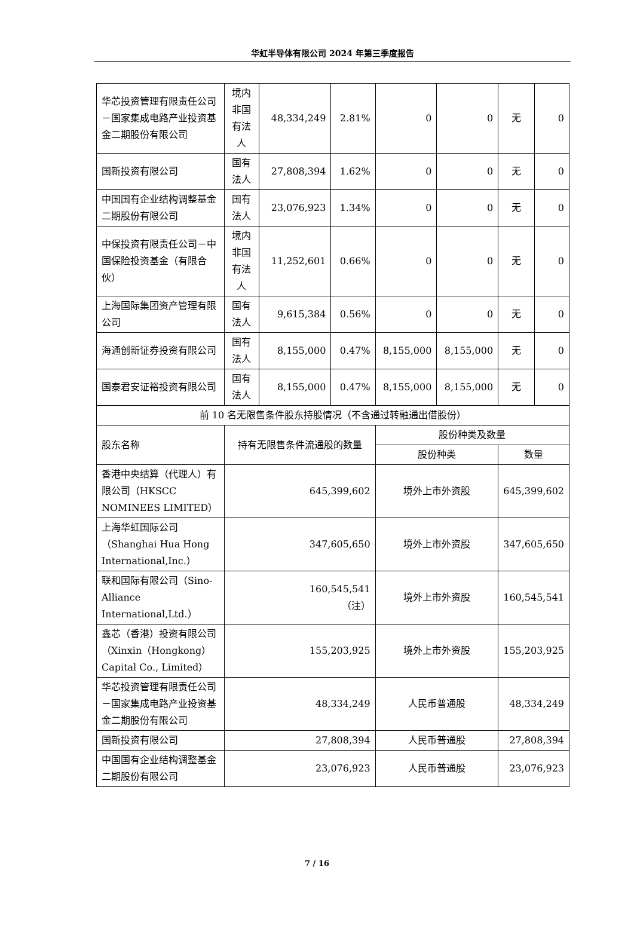华虹半导体有限公司 2024 年第三季度报告
| 华芯投资管理有限责任公司－国家集成电路产业投资基金二期股份有限公司 | 境内非国有法人 | 48,334,249 | 2.81% | 0 | 0 | 无 | 0 |
| 国新投资有限公司 | 国有法人 | 27,808,394 | 1.62% | 0 | 0 | 无 | 0 |
| 中国国有企业结构调整基金二期股份有限公司 | 国有法人 | 23,076,923 | 1.34% | 0 | 0 | 无 | 0 |
| 中保投资有限责任公司－中国保险投资基金（有限合伙） | 境内非国有法人 | 11,252,601 | 0.66% | 0 | 0 | 无 | 0 |
| 上海国际集团资产管理有限公司 | 国有法人 | 9,615,384 | 0.56% | 0 | 0 | 无 | 0 |
| 海通创新证券投资有限公司 | 国有法人 | 8,155,000 | 0.47% | 8,155,000 | 8,155,000 | 无 | 0 |
| 国泰君安证裕投资有限公司 | 国有法人 | 8,155,000 | 0.47% | 8,155,000 | 8,155,000 | 无 | 0 |
| 前 10 名无限售条件股东持股情况（不含通过转融通出借股份） | | | | | | | |
| 股东名称 | 持有无限售条件流通股的数量 | | | 股份种类及数量 | | | |
| | | | | 股份种类 | | 数量 | |
| 香港中央结算（代理人）有限公司（HKSCC NOMINEES LIMITED） | 645,399,602 | | | 境外上市外资股 | | 645,399,602 | |
| 上海华虹国际公司（Shanghai Hua Hong International,Inc.） | 347,605,650 | | | 境外上市外资股 | | 347,605,650 | |
| 联和国际有限公司（Sino-Alliance International,Ltd.） | 160,545,541 （注） | | | 境外上市外资股 | | 160,545,541 | |
| 鑫芯（香港）投资有限公司（Xinxin（Hongkong） Capital Co., Limited） | 155,203,925 | | | 境外上市外资股 | | 155,203,925 | |
| 华芯投资管理有限责任公司－国家集成电路产业投资基金二期股份有限公司 | 48,334,249 | | | 人民币普通股 | | 48,334,249 | |
| 国新投资有限公司 | 27,808,394 | | | 人民币普通股 | | 27,808,394 | |
| 中国国有企业结构调整基金二期股份有限公司 | 23,076,923 | | | 人民币普通股 | | 23,076,923 | |
7 / 16